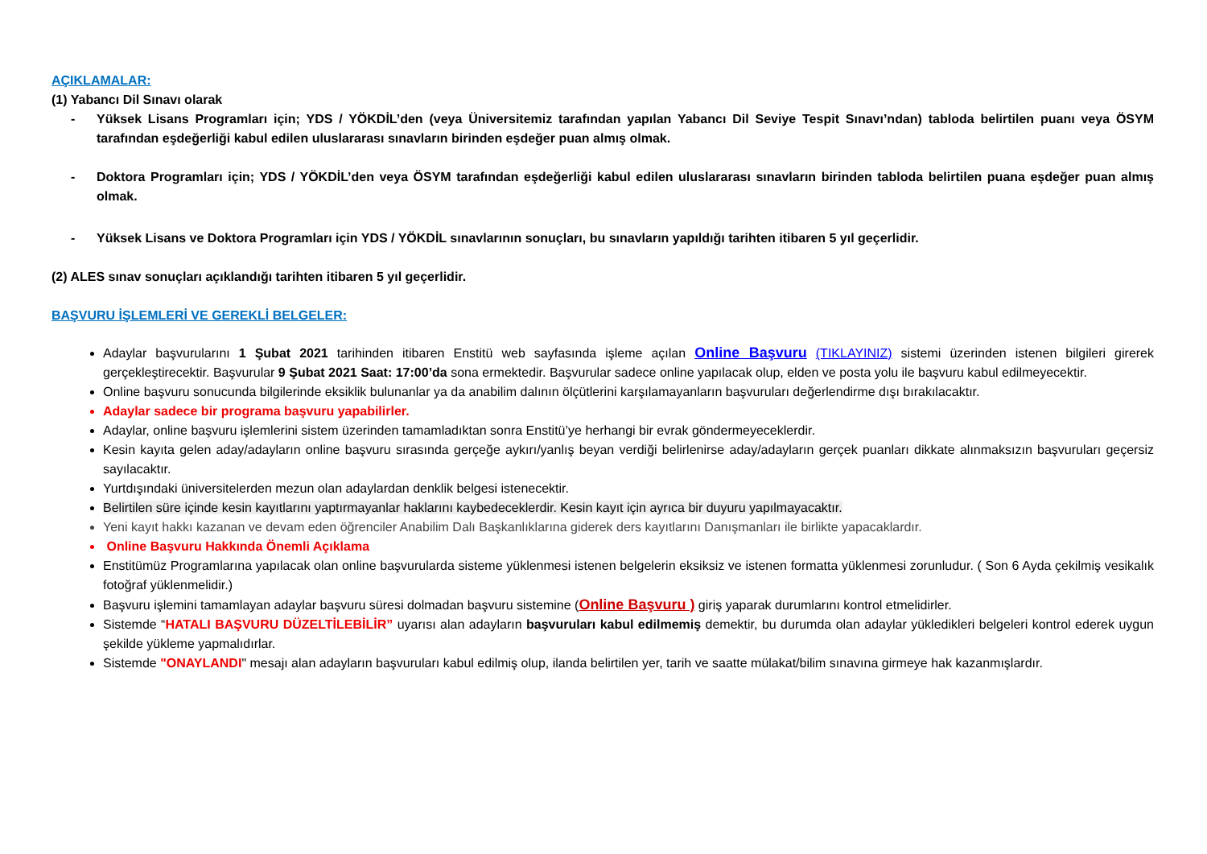AÇIKLAMALAR:
(1) Yabancı Dil Sınavı olarak
- Yüksek Lisans Programları için; YDS / YÖKDİL’den (veya Üniversitemiz tarafından yapılan Yabancı Dil Seviye Tespit Sınavı’ndan) tabloda belirtilen puanı veya ÖSYM tarafından eşdeğerliği kabul edilen uluslararası sınavların birinden eşdeğer puan almış olmak.
- Doktora Programları için; YDS / YÖKDİL’den veya ÖSYM tarafından eşdeğerliği kabul edilen uluslararası sınavların birinden tabloda belirtilen puana eşdeğer puan almış olmak.
- Yüksek Lisans ve Doktora Programları için YDS / YÖKDİL sınavlarının sonuçları, bu sınavların yapıldığı tarihten itibaren 5 yıl geçerlidir.
(2) ALES sınav sonuçları açıklandığı tarihten itibaren 5 yıl geçerlidir.
BAŞVURU İŞLEMLERİ VE GEREKLİ BELGELER:
Adaylar başvurularını 1 Şubat 2021 tarihinden itibaren Enstitü web sayfasında işleme açılan Online Başvuru (TIKLAYINIZ) sistemi üzerinden istenen bilgileri girerek gerçekleştirecektir. Başvurular 9 Şubat 2021 Saat: 17:00’da sona ermektedir. Başvurular sadece online yapılacak olup, elden ve posta yolu ile başvuru kabul edilmeyecektir.
Online başvuru sonucunda bilgilerinde eksiklik bulunanlar ya da anabilim dalının ölçütlerini karşılamayanların başvuruları değerlendirme dışı bırakılacaktır.
Adaylar sadece bir programa başvuru yapabilirler.
Adaylar, online başvuru işlemlerini sistem üzerinden tamamladıktan sonra Enstitü’ye herhangi bir evrak göndermeyeceklerdir.
Kesin kayıta gelen aday/adayların online başvuru sırasında gerçeğe aykırı/yanlış beyan verdiği belirlenirse aday/adayların gerçek puanları dikkate alınmaksızın başvuruları geçersiz sayılacaktır.
Yurtdışındaki üniversitelerden mezun olan adaylardan denklik belgesi istenecektir.
Belirtilen süre içinde kesin kayıtlarını yaptırmayanlar haklarını kaybedeceklerdir. Kesin kayıt için ayrıca bir duyuru yapılmayacaktır.
Yeni kayıt hakkı kazanan ve devam eden öğrenciler Anabilim Dalı Başkanlıklarına giderek ders kayıtlarını Danışmanları ile birlikte yapacaklardır.
Online Başvuru Hakkında Önemli Açıklama
Enstitümüz Programlarına yapılacak olan online başvurularda sisteme yüklenmesi istenen belgelerin eksiksiz ve istenen formatta yüklenmesi zorunludur. ( Son 6 Ayda çekilmiş vesikalık fotoğraf yüklenmelidir.)
Başvuru işlemini tamamlayan adaylar başvuru süresi dolmadan başvuru sistemine (Online Başvuru ) giriş yaparak durumlarını kontrol etmelidirler.
Sistemde “HATALI BAŞVURU DÜZELTİLEBİLİR” uyarısı alan adayların başvuruları kabul edilmemiş demektir, bu durumda olan adaylar yükledikleri belgeleri kontrol ederek uygun şekilde yükleme yapmalıdırlar.
Sistemde "ONAYLANDI" mesajı alan adayların başvuruları kabul edilmiş olup, ilanda belirtilen yer, tarih ve saatte mülakat/bilim sınavına girmeye hak kazanmışlardır.